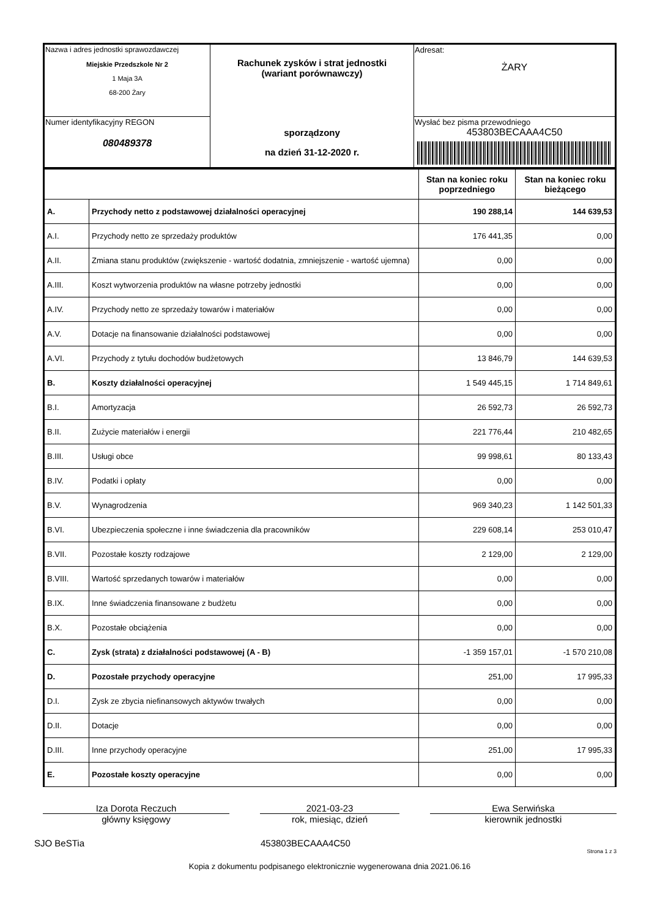| Nazwa i adres jednostki sprawozdawczej Miejskie Przedszkole Nr 2 1 Maja 3A 68-200 Żary | Rachunek zysków i strat jednostki (wariant porównawczy) sporządzony na dzień 31-12-2020 r. | Adresat: ŻARY |
| Numer identyfikacyjny REGON 080489378 | | Wysłać bez pisma przewodniego 453803BECAAA4C50 |
| | | Stan na koniec roku poprzedniego | Stan na koniec roku bieżącego |
| A. | Przychody netto z podstawowej działalności operacyjnej | 190 288,14 | 144 639,53 |
| A.I. | Przychody netto ze sprzedaży produktów | 176 441,35 | 0,00 |
| A.II. | Zmiana stanu produktów (zwiększenie - wartość dodatnia, zmniejszenie - wartość ujemna) | 0,00 | 0,00 |
| A.III. | Koszt wytworzenia produktów na własne potrzeby jednostki | 0,00 | 0,00 |
| A.IV. | Przychody netto ze sprzedaży towarów i materiałów | 0,00 | 0,00 |
| A.V. | Dotacje na finansowanie działalności podstawowej | 0,00 | 0,00 |
| A.VI. | Przychody z tytułu dochodów budżetowych | 13 846,79 | 144 639,53 |
| B. | Koszty działalności operacyjnej | 1 549 445,15 | 1 714 849,61 |
| B.I. | Amortyzacja | 26 592,73 | 26 592,73 |
| B.II. | Zużycie materiałów i energii | 221 776,44 | 210 482,65 |
| B.III. | Usługi obce | 99 998,61 | 80 133,43 |
| B.IV. | Podatki i opłaty | 0,00 | 0,00 |
| B.V. | Wynagrodzenia | 969 340,23 | 1 142 501,33 |
| B.VI. | Ubezpieczenia społeczne i inne świadczenia dla pracowników | 229 608,14 | 253 010,47 |
| B.VII. | Pozostałe koszty rodzajowe | 2 129,00 | 2 129,00 |
| B.VIII. | Wartość sprzedanych towarów i materiałów | 0,00 | 0,00 |
| B.IX. | Inne świadczenia finansowane z budżetu | 0,00 | 0,00 |
| B.X. | Pozostałe obciążenia | 0,00 | 0,00 |
| C. | Zysk (strata) z działalności podstawowej (A - B) | -1 359 157,01 | -1 570 210,08 |
| D. | Pozostałe przychody operacyjne | 251,00 | 17 995,33 |
| D.I. | Zysk ze zbycia niefinansowych aktywów trwałych | 0,00 | 0,00 |
| D.II. | Dotacje | 0,00 | 0,00 |
| D.III. | Inne przychody operacyjne | 251,00 | 17 995,33 |
| E. | Pozostałe koszty operacyjne | 0,00 | 0,00 |
Iza Dorota Reczuch
główny księgowy
2021-03-23
rok, miesiąc, dzień
Ewa Serwińska
kierownik jednostki
SJO BeSTia 453803BECAAA4C50
Strona 1 z 3
Kopia z dokumentu podpisanego elektronicznie wygenerowana dnia 2021.06.16